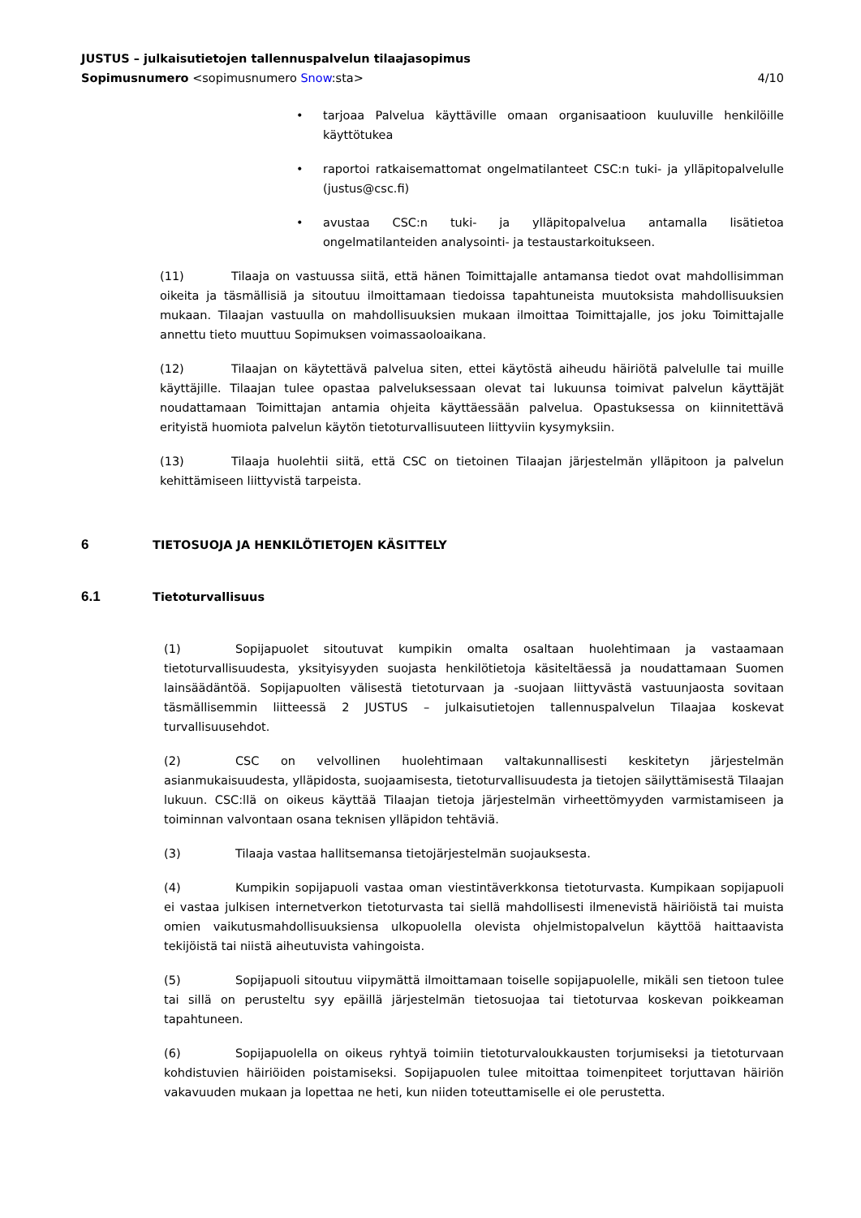JUSTUS – julkaisutietojen tallennuspalvelun tilaajasopimus
Sopimusnumero <sopimusnumero Snow:sta>
4/10
• tarjoaa Palvelua käyttäville omaan organisaatioon kuuluville henkilöille käyttötukea
• raportoi ratkaisemattomat ongelmatilanteet CSC:n tuki- ja ylläpitopalvelulle (justus@csc.fi)
• avustaa CSC:n tuki- ja ylläpitopalvelua antamalla lisätietoa ongelmatilanteiden analysointi- ja testaustarkoitukseen.
(11) Tilaaja on vastuussa siitä, että hänen Toimittajalle antamansa tiedot ovat mahdollisimman oikeita ja täsmällisiä ja sitoutuu ilmoittamaan tiedoissa tapahtuneista muutoksista mahdollisuuksien mukaan. Tilaajan vastuulla on mahdollisuuksien mukaan ilmoittaa Toimittajalle, jos joku Toimittajalle annettu tieto muuttuu Sopimuksen voimassaoloaikana.
(12) Tilaajan on käytettävä palvelua siten, ettei käytöstä aiheudu häiriötä palvelulle tai muille käyttäjille. Tilaajan tulee opastaa palveluksessaan olevat tai lukuunsa toimivat palvelun käyttäjät noudattamaan Toimittajan antamia ohjeita käyttäessään palvelua. Opastuksessa on kiinnitettävä erityistä huomiota palvelun käytön tietoturvallisuuteen liittyviin kysymyksiin.
(13) Tilaaja huolehtii siitä, että CSC on tietoinen Tilaajan järjestelmän ylläpitoon ja palvelun kehittämiseen liittyvistä tarpeista.
6 TIETOSUOJA JA HENKILÖTIETOJEN KÄSITTELY
6.1 Tietoturvallisuus
(1) Sopijapuolet sitoutuvat kumpikin omalta osaltaan huolehtimaan ja vastaamaan tietoturvallisuudesta, yksityisyyden suojasta henkilötietoja käsiteltäessä ja noudattamaan Suomen lainsäädäntöä. Sopijapuolten välisestä tietoturvaan ja -suojaan liittyvästä vastuunjaosta sovitaan täsmällisemmin liitteessä 2 JUSTUS – julkaisutietojen tallennuspalvelun Tilaajaa koskevat turvallisuusehdot.
(2) CSC on velvollinen huolehtimaan valtakunnallisesti keskitetyn järjestelmän asianmukaisuudesta, ylläpidosta, suojaamisesta, tietoturvallisuudesta ja tietojen säilyttämisestä Tilaajan lukuun. CSC:llä on oikeus käyttää Tilaajan tietoja järjestelmän virheettömyyden varmistamiseen ja toiminnan valvontaan osana teknisen ylläpidon tehtäviä.
(3) Tilaaja vastaa hallitsemansa tietojärjestelmän suojauksesta.
(4) Kumpikin sopijapuoli vastaa oman viestintäverkkonsa tietoturvasta. Kumpikaan sopijapuoli ei vastaa julkisen internetverkon tietoturvasta tai siellä mahdollisesti ilmenevistä häiriöistä tai muista omien vaikutusmahdollisuuksiensa ulkopuolella olevista ohjelmistopalvelun käyttöä haittaavista tekijöistä tai niistä aiheutuvista vahingoista.
(5) Sopijapuoli sitoutuu viipymättä ilmoittamaan toiselle sopijapuolelle, mikäli sen tietoon tulee tai sillä on perusteltu syy epäillä järjestelmän tietosuojaa tai tietoturvaa koskevan poikkeaman tapahtuneen.
(6) Sopijapuolella on oikeus ryhtyä toimiin tietoturvaloukkausten torjumiseksi ja tietoturvaan kohdistuvien häiriöiden poistamiseksi. Sopijapuolen tulee mitoittaa toimenpiteet torjuttavan häiriön vakavuuden mukaan ja lopettaa ne heti, kun niiden toteuttamiselle ei ole perustetta.